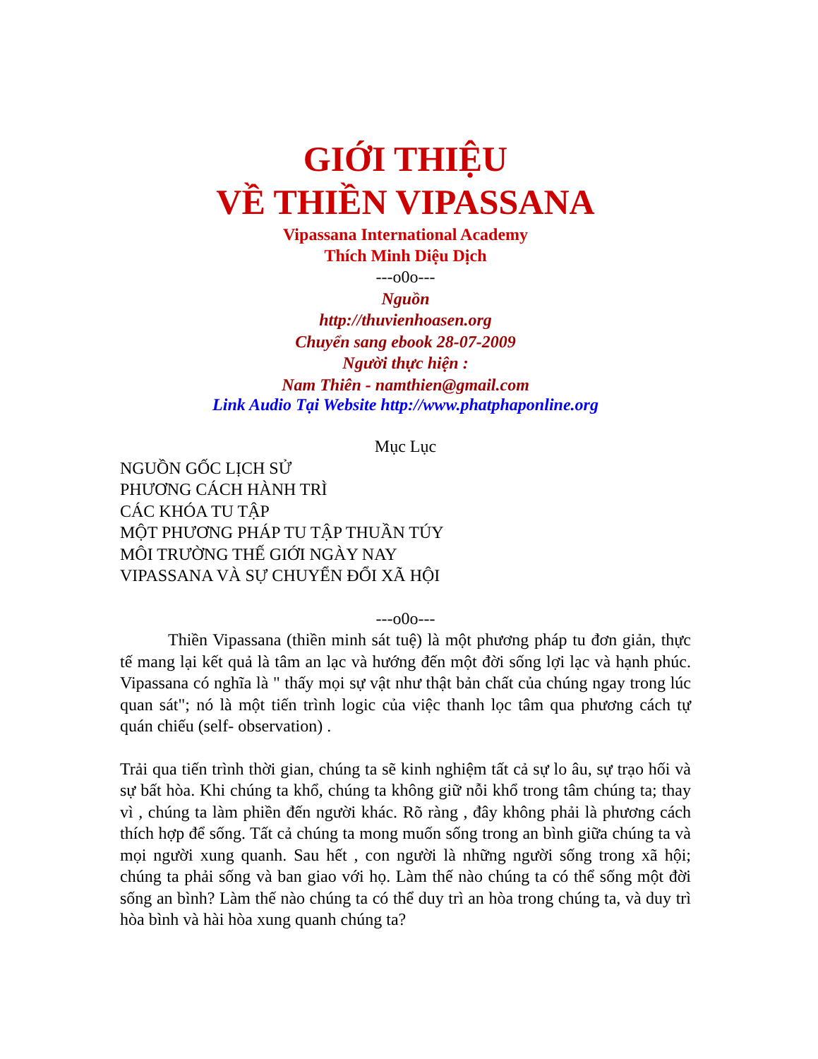GIỚI THIỆU
VỀ THIỀN VIPASSANA
Vipassana International Academy
Thích Minh Diệu Dịch
---o0o---
Nguồn
http://thuvienhoasen.org
Chuyển sang ebook 28-07-2009
Người thực hiện :
Nam Thiên - namthien@gmail.com
Link Audio Tại Website http://www.phatphaponline.org
Mục Lục
NGUỒN GỐC LỊCH SỬ
PHƯƠNG CÁCH HÀNH TRÌ
CÁC KHÓA TU TẬP
MỘT PHƯƠNG PHÁP TU TẬP THUẦN TÚY
MÔI TRƯỜNG THẾ GIỚI NGÀY NAY
VIPASSANA VÀ SỰ CHUYỂN ĐỔI XÃ HỘI
---o0o---
Thiền Vipassana (thiền minh sát tuệ) là một phương pháp tu đơn giản, thực tế mang lại kết quả là tâm an lạc và hướng đến một đời sống lợi lạc và hạnh phúc. Vipassana có nghĩa là " thấy mọi sự vật như thật bản chất của chúng ngay trong lúc quan sát"; nó là một tiến trình logic của việc thanh lọc tâm qua phương cách tự quán chiếu (self- observation) .
Trải qua tiến trình thời gian, chúng ta sẽ kinh nghiệm tất cả sự lo âu, sự trạo hối và sự bất hòa. Khi chúng ta khổ, chúng ta không giữ nỗi khổ trong tâm chúng ta; thay vì , chúng ta làm phiền đến người khác. Rõ ràng , đây không phải là phương cách thích hợp để sống. Tất cả chúng ta mong muốn sống trong an bình giữa chúng ta và mọi người xung quanh. Sau hết , con người là những người sống trong xã hội; chúng ta phải sống và ban giao với họ. Làm thế nào chúng ta có thể sống một đời sống an bình? Làm thế nào chúng ta có thể duy trì an hòa trong chúng ta, và duy trì hòa bình và hài hòa xung quanh chúng ta?